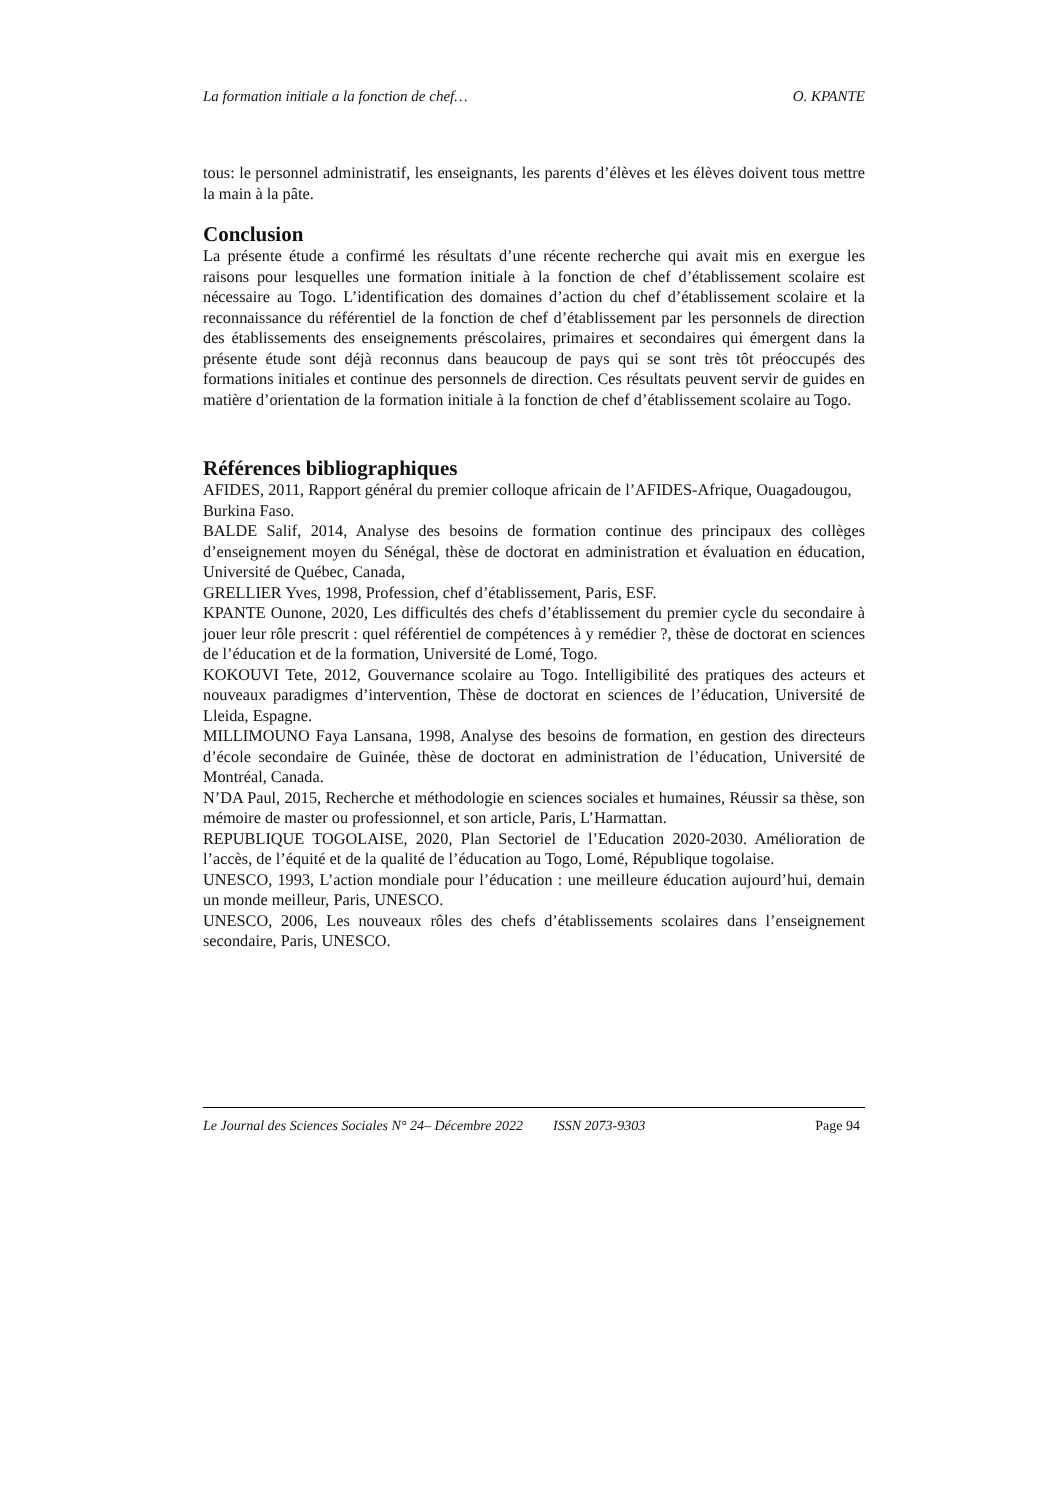La formation initiale a la fonction de chef… O. KPANTE
tous: le personnel administratif, les enseignants, les parents d’élèves et les élèves doivent tous mettre la main à la pâte.
Conclusion
La présente étude a confirmé les résultats d’une récente recherche qui avait mis en exergue les raisons pour lesquelles une formation initiale à la fonction de chef d’établissement scolaire est nécessaire au Togo. L’identification des domaines d’action du chef d’établissement scolaire et la reconnaissance du référentiel de la fonction de chef d’établissement par les personnels de direction des établissements des enseignements préscolaires, primaires et secondaires qui émergent dans la présente étude sont déjà reconnus dans beaucoup de pays qui se sont très tôt préoccupés des formations initiales et continue des personnels de direction. Ces résultats peuvent servir de guides en matière d’orientation de la formation initiale à la fonction de chef d’établissement scolaire au Togo.
Références bibliographiques
AFIDES, 2011, Rapport général du premier colloque africain de l’AFIDES-Afrique, Ouagadougou, Burkina Faso.
BALDE Salif, 2014, Analyse des besoins de formation continue des principaux des collèges d’enseignement moyen du Sénégal, thèse de doctorat en administration et évaluation en éducation, Université de Québec, Canada,
GRELLIER Yves, 1998, Profession, chef d’établissement, Paris, ESF.
KPANTE Ounone, 2020, Les difficultés des chefs d’établissement du premier cycle du secondaire à jouer leur rôle prescrit : quel référentiel de compétences à y remédier ?, thèse de doctorat en sciences de l’éducation et de la formation, Université de Lomé, Togo.
KOKOUVI Tete, 2012, Gouvernance scolaire au Togo. Intelligibilité des pratiques des acteurs et nouveaux paradigmes d’intervention, Thèse de doctorat en sciences de l’éducation, Université de Lleida, Espagne.
MILLIMOUNO Faya Lansana, 1998, Analyse des besoins de formation, en gestion des directeurs d’école secondaire de Guinée, thèse de doctorat en administration de l’éducation, Université de Montréal, Canada.
N’DA Paul, 2015, Recherche et méthodologie en sciences sociales et humaines, Réussir sa thèse, son mémoire de master ou professionnel, et son article, Paris, L’Harmattan.
REPUBLIQUE TOGOLAISE, 2020, Plan Sectoriel de l’Education 2020-2030. Amélioration de l’accès, de l’équité et de la qualité de l’éducation au Togo, Lomé, République togolaise.
UNESCO, 1993, L’action mondiale pour l’éducation : une meilleure éducation aujourd’hui, demain un monde meilleur, Paris, UNESCO.
UNESCO, 2006, Les nouveaux rôles des chefs d’établissements scolaires dans l’enseignement secondaire, Paris, UNESCO.
Le Journal des Sciences Sociales N° 24– Décembre 2022 ISSN 2073-9303 Page 94